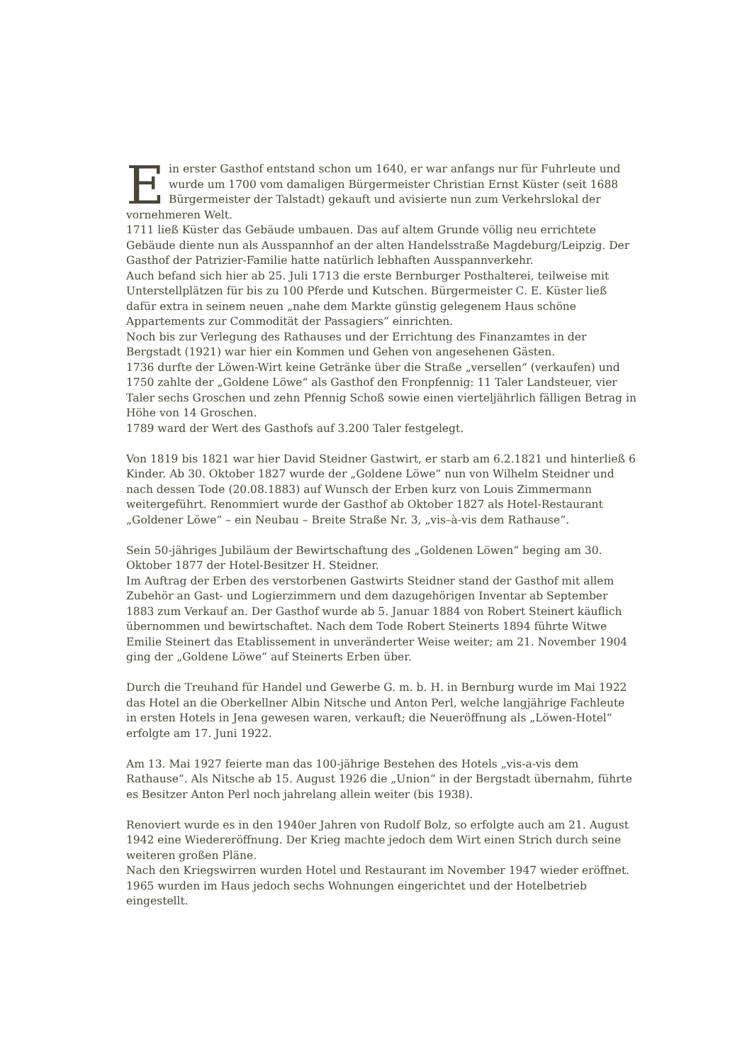Ein erster Gasthof entstand schon um 1640, er war anfangs nur für Fuhrleute und wurde um 1700 vom damaligen Bürgermeister Christian Ernst Küster (seit 1688 Bürgermeister der Talstadt) gekauft und avisierte nun zum Verkehrslokal der vornehmeren Welt.
1711 ließ Küster das Gebäude umbauen. Das auf altem Grunde völlig neu errichtete Gebäude diente nun als Ausspannhof an der alten Handelsstraße Magdeburg/Leipzig. Der Gasthof der Patrizier-Familie hatte natürlich lebhaften Ausspannverkehr.
Auch befand sich hier ab 25. Juli 1713 die erste Bernburger Posthalterei, teilweise mit Unterstellplätzen für bis zu 100 Pferde und Kutschen. Bürgermeister C. E. Küster ließ dafür extra in seinem neuen „nahe dem Markte günstig gelegenem Haus schöne Appartements zur Commodität der Passagiers“ einrichten.
Noch bis zur Verlegung des Rathauses und der Errichtung des Finanzamtes in der Bergstadt (1921) war hier ein Kommen und Gehen von angesehenen Gästen.
1736 durfte der Löwen-Wirt keine Getränke über die Straße „versellen“ (verkaufen) und 1750 zahlte der „Goldene Löwe“ als Gasthof den Fronpfennig: 11 Taler Landsteuer, vier Taler sechs Groschen und zehn Pfennig Schoß sowie einen vierteljährlich fälligen Betrag in Höhe von 14 Groschen.
1789 ward der Wert des Gasthofs auf 3.200 Taler festgelegt.
Von 1819 bis 1821 war hier David Steidner Gastwirt, er starb am 6.2.1821 und hinterließ 6 Kinder. Ab 30. Oktober 1827 wurde der „Goldene Löwe“ nun von Wilhelm Steidner und nach dessen Tode (20.08.1883) auf Wunsch der Erben kurz von Louis Zimmermann weitergeführt. Renommiert wurde der Gasthof ab Oktober 1827 als Hotel-Restaurant „Goldener Löwe“ – ein Neubau – Breite Straße Nr. 3, „vis–à-vis dem Rathause“.
Sein 50-jähriges Jubiläum der Bewirtschaftung des „Goldenen Löwen“ beging am 30. Oktober 1877 der Hotel-Besitzer H. Steidner.
Im Auftrag der Erben des verstorbenen Gastwirts Steidner stand der Gasthof mit allem Zubehör an Gast- und Logierzimmern und dem dazugehörigen Inventar ab September 1883 zum Verkauf an. Der Gasthof wurde ab 5. Januar 1884 von Robert Steinert käuflich übernommen und bewirtschaftet. Nach dem Tode Robert Steinerts 1894 führte Witwe Emilie Steinert das Etablissement in unveränderter Weise weiter; am 21. November 1904 ging der „Goldene Löwe“ auf Steinerts Erben über.
Durch die Treuhand für Handel und Gewerbe G. m. b. H. in Bernburg wurde im Mai 1922 das Hotel an die Oberkellner Albin Nitsche und Anton Perl, welche langjährige Fachleute in ersten Hotels in Jena gewesen waren, verkauft; die Neueröffnung als „Löwen-Hotel“ erfolgte am 17. Juni 1922.
Am 13. Mai 1927 feierte man das 100-jährige Bestehen des Hotels „vis-a-vis dem Rathause“. Als Nitsche ab 15. August 1926 die „Union“ in der Bergstadt übernahm, führte es Besitzer Anton Perl noch jahrelang allein weiter (bis 1938).
Renoviert wurde es in den 1940er Jahren von Rudolf Bolz, so erfolgte auch am 21. August 1942 eine Wiedereröffnung. Der Krieg machte jedoch dem Wirt einen Strich durch seine weiteren großen Pläne.
Nach den Kriegswirren wurden Hotel und Restaurant im November 1947 wieder eröffnet. 1965 wurden im Haus jedoch sechs Wohnungen eingerichtet und der Hotelbetrieb eingestellt.